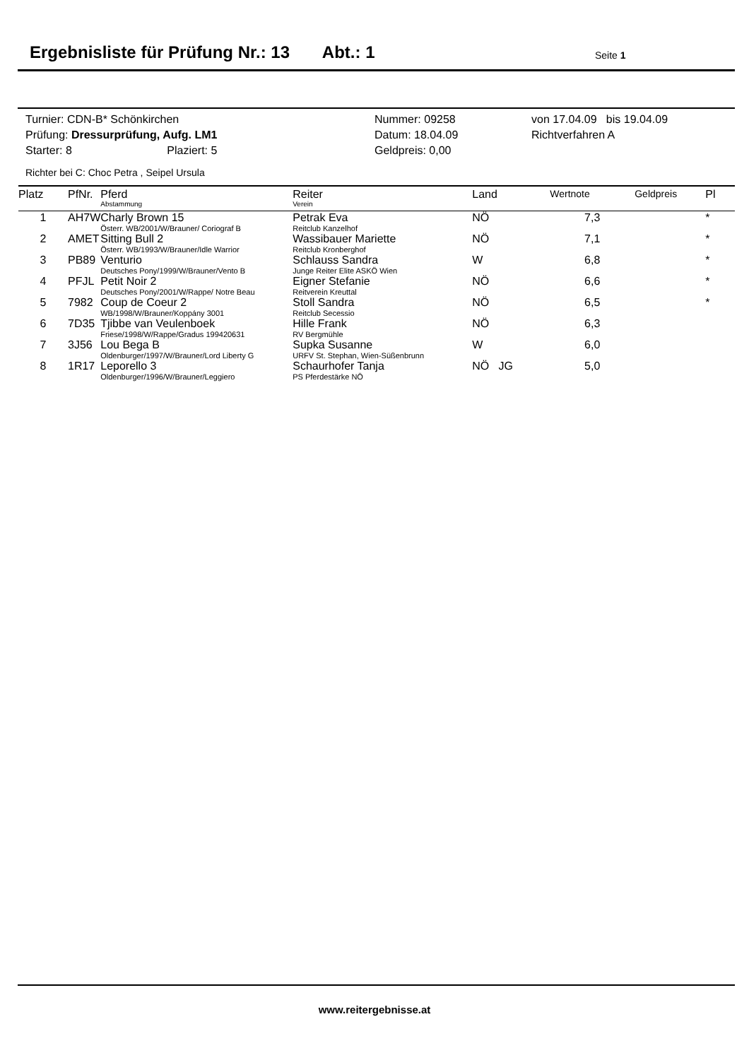Ergebnisliste für Prüfung Nr.: 13 Abt.: 1
Seite 1
| Turnier: CDN-B* Schönkirchen | Nummer: 09258 | von 17.04.09 bis 19.04.09 |
| Prüfung: Dressurprüfung, Aufg. LM1 | Datum: 18.04.09 | Richtverfahren A |
| Starter: 8 Plaziert: 5 | Geldpreis: 0,00 | |
Richter bei C: Choc Petra , Seipel Ursula
| Platz | PfNr. | Pferd Abstammung | Reiter Verein | Land | Wertnote | Geldpreis | Pl |
| --- | --- | --- | --- | --- | --- | --- | --- |
| 1 | AH7W | Charly Brown 15 Österr. WB/2001/W/Brauner/ Coriograf B | Petrak Eva Reitclub Kanzelhof | NÖ | 7,3 | | * |
| 2 | AMET | Sitting Bull 2 Österr. WB/1993/W/Brauner/Idle Warrior | Wassibauer Mariette Reitclub Kronberghof | NÖ | 7,1 | | * |
| 3 | PB89 | Venturio Deutsches Pony/1999/W/Brauner/Vento B | Schlauss Sandra Junge Reiter Elite ASKÖ Wien | W | 6,8 | | * |
| 4 | PFJL | Petit Noir 2 Deutsches Pony/2001/W/Rappe/ Notre Beau | Eigner Stefanie Reitverein Kreuttal | NÖ | 6,6 | | * |
| 5 | 7982 | Coup de Coeur 2 WB/1998/W/Brauner/Koppány 3001 | Stoll Sandra Reitclub Secessio | NÖ | 6,5 | | * |
| 6 | 7D35 | Tjibbe van Veulenboek Friese/1998/W/Rappe/Gradus 199420631 | Hille Frank RV Bergmühle | NÖ | 6,3 | | |
| 7 | 3J56 | Lou Bega B Oldenburger/1997/W/Brauner/Lord Liberty G | Supka Susanne URFV St. Stephan, Wien-Süßenbrunn | W | 6,0 | | |
| 8 | 1R17 | Leporello 3 Oldenburger/1996/W/Brauner/Leggiero | Schaurhofer Tanja PS Pferdestärke NÖ | NÖ JG | 5,0 | | |
www.reitergebnisse.at